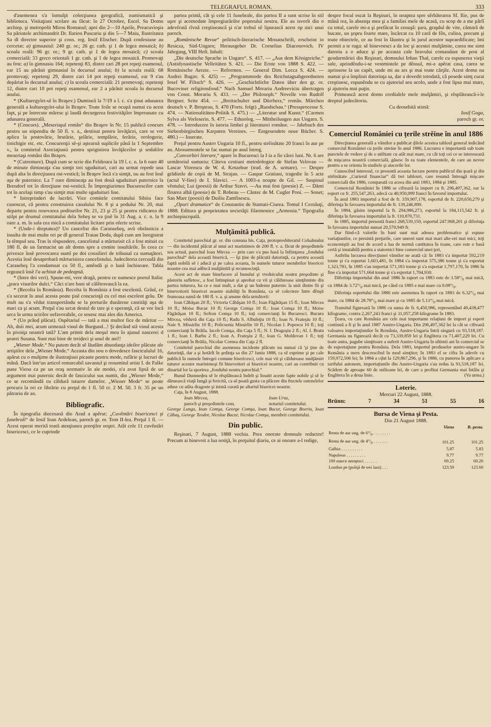TELEGRAFUL ROMAN. 333
d'asemenea s'a înmulţit colecţiunea geografică, numismatică şi biblioteca. Visitaţiuni scolare au făcut: în 27 Octobre, Escel. Sa Domn archiep. şi metropolit Miron Romanul; apoi din 2—10 Aprile, Preacuvioşia Sa părintele archimandrit Dr. Ilarion Puscariu şi din 5—7 Maiu, Ilustritatea Sa dl director superior şi cons. reg. Iosif Elischer. După confesiune au cercetat: a) gimnasiul: 240 gr. or.; 26 gr. cath. şi 1 de legea mosaică; b) scoala reală: 96 gr. or.; 9 gr. cath. şi 1 de legea mosaică; c) scoala comercială: 33 greco orientali 1 gr. cath. şi 1 de legea mosaică. Promovaţi au fost: a) în gimnasiu 164; repetenţi 83, dintre cari 28 pot repeţi esamenul, ear 15 au părăsit gimnasiul în decursul anului; b) la scoala reală: 68 promovaţi; repetenţi 29, dintre cari 14 pot repeţi esamenul, ear 9 s'au depărtat în decursul anului; c) la scoala comercială: 21 promovaţi; repetenţi 12, dintre cari 10 pot repeţi esamenul, ear 2 a părăsit scoala în decursul anului.
* (Kulturegylet-ul în Braşov.) Dumineă la 7/19 a l. c. s'a ţinut adunarea generală a kulturegylet-ului în Braşov. Toate foile se ocupă numai cu acest fapt, şi pe întrecute măresc şi laudă decurgerea festivităţilor împreunate cu adunarea generală.
* (Concurs). „Meseriaşul român“ din Braşov în Nr. 15 publică concurs pentru un stipendiu de 50 fl. v. a., destinat pentru învăţăcei, care se vor aplica la postovărie, brutărie, şelărie, templărie, ferărie, orologerie, tinichigie etc. etc. Concurenţii sĕ-şi aştearnă suplicile până la 1 Septembre v., la comitetul Asociaţiunii pentru spriginirea învăţăceilor şi sodalilor meseriaşi români din Braşov.
* (Cutremure). După cum se scrie din Feldioara la 19 l. c. n. la 6 oare 40 de minute dimineaţa s'au simţit trei sguduituri, cari au urmat repede una după alta în direcţiunea ost-vestică; în Braşov încă s'a simţit, nu au fost însĕ aşa de puternice. La 7 oare dimineaţa au fost două sguduituri puternice la Brendorf tot în direcţiune ost-vestică. În împregiurimea Bucurescilor cam tot în acelaşi timp s'au simţit mai multe sguduituri line.
* Intreprinderi de lucrări. Vice comitele comitatului Sibiiu face cunoscut, că pentru construirea canalului Nr. 8 şi a podului Nr. 20, mai departe pentru renovarea poditurilor Nr. 21, 23 şi 25 şi pentru ridicarea de stilpi pe drumul comitatului dela Sebeş se va ţinĕ în 31 Aug. a. c. n. la 9 oare a. m. în sala cea mică a comitatului licitare prin oferte scrise.
* (Unde-i dreptatea)? Un cancelist din Caransebeş, avŭ obrăsnicia a insulta de mai multe ori pe dl general Traian Doda, după cum am înregistrat la tĕmpul seu. Tras la rĕspundere, cancelistul a mărturisit că a fost mituit cu 180 fl. de un farmacist un alt domn spre a comite insultările. În ceea ce privesce însĕ provocarea numĭ pe doi consilieri de tribunal ca sumuţători. Acestia însĕ desaprobară mărturisirea cancelistului. Judecătoria cercuală din Carasebeş l'a condamnat cu 50 fl., amĕndă şi o lună închisoare. Tabla regească însĕ l'a achitat de pedeapsă.
* (Intre doi veri). Spune-mi, vere dragă, pentru ce numesce poetul Italia: „ţeara visurilor dulci.“ Căci n'are bani sĕ călĕtorească la ea.
* (Recolta în România). Recolta în România a fost escelentă. Grâul, ce s'a secerat în anul acesta poate ţinĕ concurinţă cu cel mai escelent grâu. De mult nu s'a vĕdut transportându se la porturile dunărene cantităţi aşa de mari ca şi acum. Preţul s'au urcat destul de tare şi e speranţă, că se vor încă urca în urma scirilor nefavorabile, ce sosesc mai ales din America.
* (Un prânḑ plăcut). Ospĕtariul — tată a mai multor fice de măritat — Ah, dnii mei, acum urmează vinul de Burgund...! Şi decând stă vinul acesta în pivniţa noastră tată? L'am primit dela moşul meu în ajunul nascerei d şoarei Susana. Sunt mai bine de treiḑeci şi unul de ani!!
„Wiener Mode.“ Nu putem decât sĕ lăudăm abundanţa ideilor plăcute ale artiştilor dela „Wiener Mode.“ Aceasta din nou o dovedesce fascicululul 16, apărut cu o mulţime de ilustraţiuni picante pentru mode, rufărie şi lucruri de mână. Dacă într'un articol remarcabil savantul şi renumitul artist I. de Falke pune Viena ca pe un oraş normativ în ale modei, n'a avut lipsă de un argument mai puternic decât de fascicului sus numit, din „Wiener Mode,“ ce se recomândă cu căldură tuturor damelor. „Wiener Mode“ se poate procura la ori ce librărie cu preţul de 1 fl. 50 cr. 2 M. 50. 3 fr. 35 pe un pătrariu de an.
Bibliografic.
În tipografia diecesană din Arad a apĕrut: „Cuvêntări bisericesci şi funebrali“ de Iosif Ioan Ardelean, paroch gr. or. Tom II-lea. Preţul 1 fl. — Acest operat merită toată atenţiunea preoţilor noştri. Atât cele 11 cuvêntări bisericesci, ce le cuprinde
partea primă, cât şi cele 11 funebrale, din partea II a sunt scrise în stil uşor şi acomodate împregiurărilor poporului nostru. Ele au isvorît din o adevĕrată rîvnă creştinească şi n'ar trebuĭ sĕ lipsească acest op nici unui paroch.
„Romänische Revue“ politisch-literarische Monatschrift, erscheint in Resicza, Süd-Ungarn; Herausgeber Dr. Cornelius Diaconovich. IV Jahrgang, VIII Heft. Inhalt:
„Die deutsche Sprache in Ungarn“. S. 417. — „Aus dem Königreiche.“ (Antidynastische Velleitäten S. 421. — Die Ernte von 1888 S. 422. — Romänische Aerzte. — Reformen. — General Dim. Lecca S. 424. — Andrei Bagav. S. 425) — „Programmrede des Reichstagsabgeordneten Iosef W. Filtsch“ S. 426. — „Geschichtliche Daten über den gr. or. Bucoviner religionsfond.“ Nach Samuel Morariu Andreeviciu übertragen von Const. Morariu S. 433. — „Der Philosoph.“ Novelle von Rudolf Bergner. Seite 454. — „Breitschulter und Dürrherz,“ român. Märchen deutsch v. P. Broştean, S. 470 (Forts. folgt) „Rundschau.“ (Pressprocesse S. 474. — Nationalitäten-Politik S. 475.) — „Literatur und Kunst.“ (Carmen Sylva als Vorleserin. S. 477. — Ethnolog. — Mittheilungen aus Ungarn. S. 478. — Introducere în istoria limbei şi literaturei române. — Jahrbuch des Siebenbürgischen Karpaten Vereines. — Eingesendete neue Bücher. S. 480.) — Inserate.
Preţul pentru Austro Ungaria 10 fl., pentru strĕinătate 20 franci în aur pe an. Abonamentele se fac numai pe anul întreg.
„Convorbiri literare,“ apare în Bucuresci la I ia a fie cărei luni. Nr. 6 are următoriul sumariu: Câteva cestiuni metodologice de Stefan Velovan — Lascar Viorescu de W. d. Kotzebue (trad. de A. urmare). — Despre grădinile de copii de M. Strajan. — Gaspar Gratiani, tragedie în 5 acte (actul V-fine) de I. Slavici. — A 1003-a noapte de Gil. — Suspinul vêntului; Lui (poesii) de Arthur Stavri. —Au mai fost (poesie) Z. — Dămi floarea albă (poesie) de T. Robeau — Cântec de M. Cugler Poni. — Sonet; San Marc (poesii) de Duiliu Zamfisescu.
„Opuri dramatice“ de Constantin de Stamati-Ciurea. Tomul I Cernăuţi, 1888. Editura şi proprietatea societăţii filarmonice „Armonia.“ Tipografia archiepiscopală.
Mulţămită publică.
Comitetul parochial gr. or. din comuna bis. Caţa, protopresbiteratul Cohalmului — din incidentul plăcut al unui act marinimos de 200 fl. v. a. făcut de preşedintele seu actual, parochul Ioan Mircea — prin care s'a pus basă la înfiinţarea „fondului parochial“ dela această biserică, — îşi ţine de plăcută datorinţă, ca pentru această faptă nobilă sĕ i aducă şi pe calea aceasta, în numele tuturor membrilor bisericei noastre cea mai adêncă mulţămită şi recunoscinţă.
Acest act de mare binefacere al bunului şi vrednicului nostru preşedinte şi păstoriu sufletesc, a fost întimpinat şi aprobat cu vii şi călduroase simţĕminte din partea tuturora, ba ce e mai mult, a dat şi un îndemn puternic la unii dintre fii şi binevoitorii bisericei noastre stabiliţi în România, ca sĕ colecteze între dênşii frumoasa sumă de 180 fl. v. a. şi anume dela următorii:
Ioan Căbăşan 20 fl.; Victoria Căbăşan 10 fl.; Ioan Făgărăşan 15 fl.; Ioan Mircea 10 fl.; Moise Bucur 10 fl; George Comşa 10 fl.: Ioan Comşa 10 fl.; Moise Făgărăşan 10 fl.; Sofron Comşa 10 fl.; toţi comercianţi în Bucuresci. Bucura Mircea, vĕduvă din Caţa 10 fl.; Radu S. Albuleţiu 10 fl.; Ioan N. Frateşiu 10 fl.; Naie S. Missirlin 10 fl.; Policsenia Missirlin 10 fl.; Nicolae I. Popescu 10 fl.; toţi comercianţi în Brăila. Iacob Comşa, din Caţa 5 fl.; N. I. Dragoşiu 2 fl.; Al. I. Bratu 1 fl.; Ioan I. Barbu 2 fl.; Ioan A. Frateşiu 2 fl.; Ioan G. Moldovan 1 fl.; toţi comercianţi în Brăila, Nicolae Cornea din Caţa 2 fl.
Comitetul parochial din asemenea incidente plăcute nu numai că 'şi ţine de datorinţă, dar a şi hotărît în şedinţa sa din 27 Iuniu 1888, ca sĕ esprime şi pe cale publică în numele întregei comune bisericesci, cele mai vii şi călduroase mulţămiri tuturor acestor marinimoşi fii binevoitori ai bisericei noastre, cari au contribuit cu dinariul lor la sporirea „fondului nostru parochial.“
Bunul Dumneḑeu sĕ le rĕsplătească îndeĭt şi însutit aceste fapte nobile şi sĕ le dăruească viaţă lungă şi fericită, ca sĕ poată gusta cu plăcere din fructele ostenelelor aduse cu atâta dragoste şi inimă curată pe altariul bisericei noastre.
Caţa, în 8 August, 1888.
Ioan Mircea,
paroch şi preşedintele com. Ioan Ursu,
notariul comitetului.
George Lungu, Ioan Comşa, George Comşa, Ioan Bucur, George Boeriu, Ioan Căbaş, George Teodor, Nicolae Bucur, Nicolae Comşa, membrii comitetului.
Din public.
Reşinari, 7 August, 1888 vechiu. Prea onorate domnule redactor! Precum ai binevoit a lua notiţă, în preţuitul ḑiariu, ce ai onoare a-l redige,
despre focul escat la Reşinari, în noaptea spre sĕrbătoarea Sf. Ilie, pus de mână rea, în absenţa mea şi a familiei mele de acasă, cu scop de a me pârlĭ cu totul, carele mi-a şi prefăcut în cenuşă: şura, graşdul de vite, cămară de bucate, un şopru foarte mare, încărcat cu 10 cară de fên, culina, precum şi toate obiectele, ce au fost în lăuntru şi în jurul acestor supraedificate; îmi permit a te ruga: sĕ binevoesci a da loc şi acestei mulţămite, carea me simt datoriu a o aduce şi pe aceasta cale bravului comandant de post al gendarmăriei din Reşinari, domnului Iohan Thal, carele cu espunerea vieţii sale, aprindêndu-i-se vestmintele pe dênsul, mi-a apĕrat casa, carea se aprinsese la un capĕt, unde mi au ars şi mai toate cărţile. Acest domn nu numai şi-a împlinit datorinţa sa, dar a dovedit totodată, că posede simţ curat creştinesc, espunêndu se cu ajutoriul seu acolo, unde a fost lipsa mai mare, şi ajutoriu mai puţin.
Primească acest domn cordialele mele mulţămiri, şi rĕsplătească-i-le dreptul judecătoriu.
Cu deosebită stimă:
Iosif Goga,
paroch gr. or.
Comerciul României cu ţerile strĕine în anul 1886
Direcţiunea generală a vămilor a publicat ḑilele acestea tabloul general indicând comerciul României cu ţerile streine în anul 1886. Lucrarea e importantă sub toate punctele de vedere şi de o utilitate cu atât mai mare, cu cât toţi cei ce se interesează de mişcarea noastră comercială, găsesc în ea toate elementele, de care au nevoe pentru a se orienta în studiele şi atacerile lor.
Cunoscênd interesul, ce presentă aceasta lucrare pentru publicul din ţeară şi din strĕinătate „Curierul financiar“ dă trei tablouri, care resumă întreagă mişcare comercială din 1886, comparată cu aceea din anii 1883, 1884 şi 1885.
Comerciul României în 1886 se cifrează la import cu fr. 296,497,362, ear la esport cu fr. 255,547,263, adecă cu 40,950,099 franci în favorul importului.
În anul 1883 importul a fost de fr. 359,907,178, esportul de fr. 220,650,279 şi diferinţa în favoarea importului de fr. 139,246,899.
În 1884, găsim importul la fr. 294,986,273, esportul la 184,115,542 fr. şi diferinţa în favoarea importului la fr. 110,870,731.
In 1885, importul presentă franci 268,539,150, esportul 247.968,201 şi diferinţa în favoarea importului numai 20,570,949 fr.
Dar fiind-că valorile în bani sunt mai adesea problematice şi espuse variaţiunilor, ce presintă preţurile, care uneori sunt mai mari alte-ori mai mici, toţi economiştii au fost de acord a lua de normă cantitatea în toane, care este o basă certă şi imutabilă pentru a statornici bine comerciul unei ţeri,
Astfeliu lucrarea direcţiunei vămilor ne arată că: în 1883 s'a importat 592,219 tonne şi s'a esportat 1,603,481, în 1884 s'a importat 575,386 tonne şi s'a esportat 1,323,783, în 1885 s'au importat 571,183 tonne şi s'a esportat 1,797,170, în 1886 în fine s'a importat 571,664 tonne şi s'a esportat 1,704,930.
Diferinţa importului din anul 1886 în raport cu 1883 este de 3.58°/<sub>0</sub> mai mică, cu 1884 de 3.72°/<sub>0</sub> mai mică, pe când cu 1885 e mai mare cu 0.08°/<sub>0</sub>.
Diferinţa esportului din 1886 este asemenea în raport cu 1883 de 6.32°/<sub>0</sub> mai mare, cu 1884 de 28.78°/<sub>0</sub> mai mare şi cu 1885 de 5.13°/<sub>0</sub> mai mică.
Transitul figurează în 1886 cu suma de fr. 6,450,986, representând 49,438,477 kilograme, contra 2,267,243 franci şi 31,057,258 kilograme în 1883.
Ţeara, cu care România are cele mai importante relaţiuni de import şi esport continuă a fi şi în anul 1887 Austro-Ungaria. Din 296,497,362 lei la cât se cifrează valoarea importaţiunilor în România, Austro-Ungaria întră singură cu 93,518,187. Germania nu figurează decât cu 73,339,859 lei şi Englitera cu 71,407,229 lei. Cu toate astea, pagube simţitoare a suferit Austro-Ungaria în ultimii ani în comerciul se de esportaţiune pentru România. Dela 1883, importul produselor austro-ungare în România a mers descrescênd în mod simţitor; în 1883 el se cifra în adevĕr cu 159,972,506 lei; în 1884 a cḑut la 129,867,296, şi în 1886, cu punerea în aplicare a tarifului autonom, importaţiunile din Austro-Ungaria s'au redus la 93,518,187 lei. Scădere de aproape 60 de milioane lei, de care a profitat Germania mai întâiu şi Englitera în a doua linie. (Va urma.)
Loterie.
Mercuri 22 August, 1888.
Brünn: 7 34 51 55 16
Bursa de Viena şi Pesta.
Din 21 August 1888.
| | Viena | B.-pesta. |
| --- | --- | --- |
| Renta de aur ung. de 6°/<sub>0</sub> . . . . . . . . | | |
| Renta de aur ung. de 4°/<sub>0</sub> . . . . . . . | 101.25 | 101.25 |
| Galbin . . . . . . . . . . | 5.87 | 5.83 |
| Napoleon . . . . . . . . . | 9.77 | 9.77 |
| 100 marce nemţesci . . . . . . | 60.25 | 60.20 |
| London pe (poliţă de trei luni) . . . | 123.50 | 123.60 |